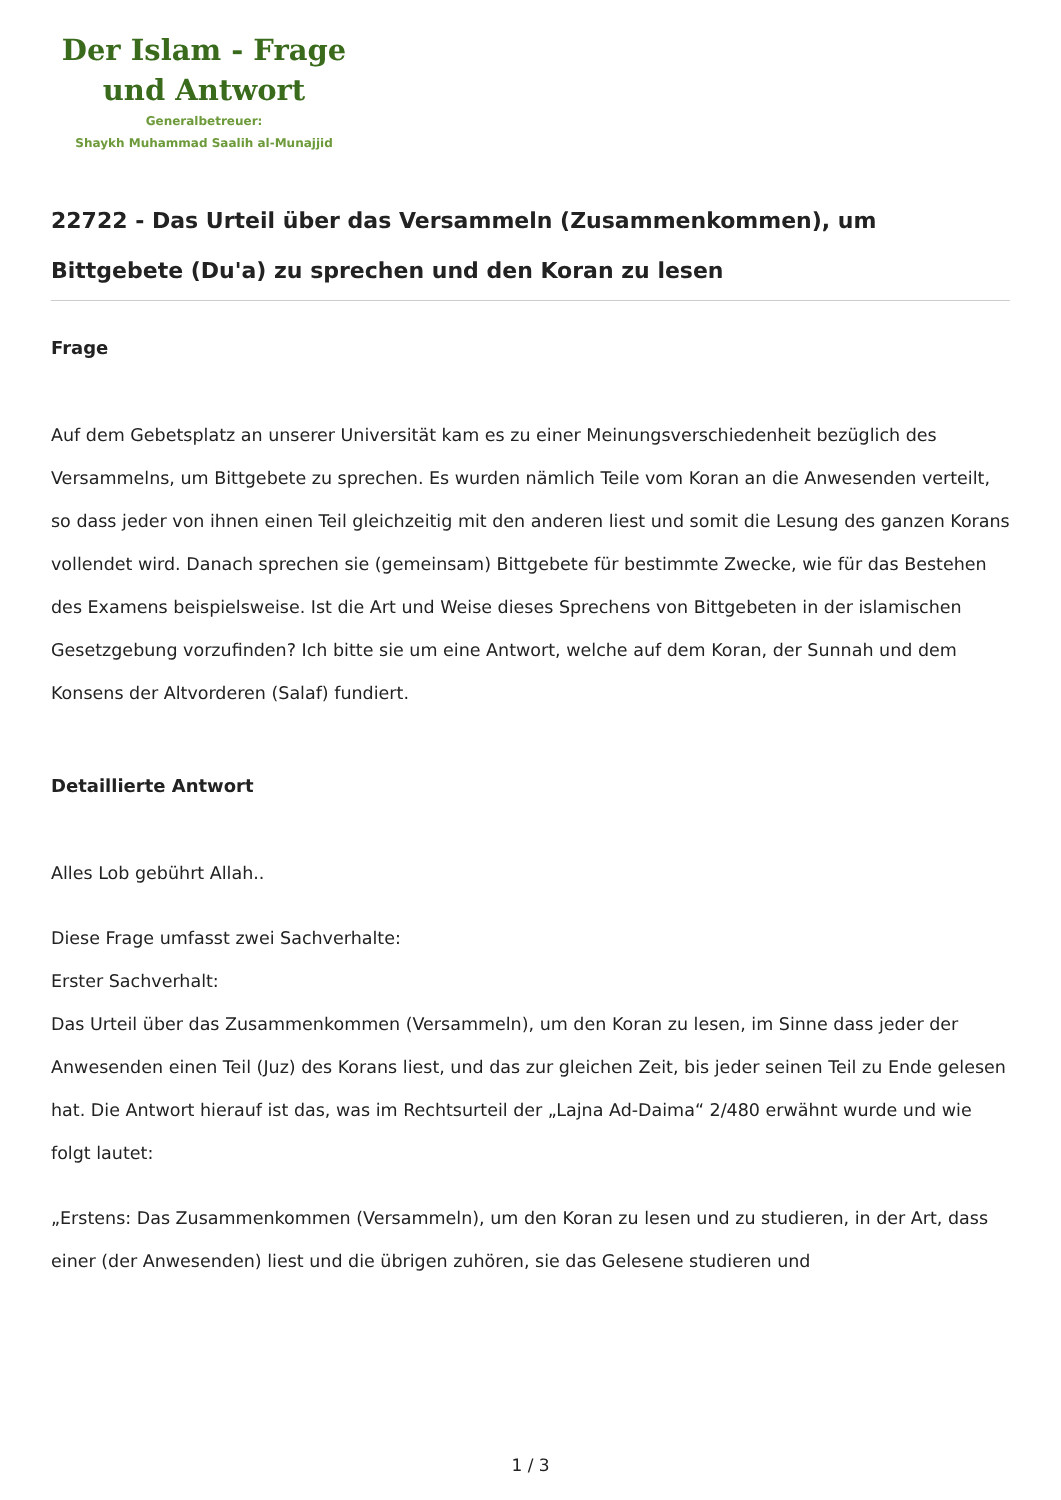Der Islam - Frage
und Antwort
Generalbetreuer:
Shaykh Muhammad Saalih al-Munajjid
22722 - Das Urteil über das Versammeln (Zusammenkommen), um Bittgebete (Du'a) zu sprechen und den Koran zu lesen
Frage
Auf dem Gebetsplatz an unserer Universität kam es zu einer Meinungsverschiedenheit bezüglich des Versammelns, um Bittgebete zu sprechen. Es wurden nämlich Teile vom Koran an die Anwesenden verteilt, so dass jeder von ihnen einen Teil gleichzeitig mit den anderen liest und somit die Lesung des ganzen Korans vollendet wird. Danach sprechen sie (gemeinsam) Bittgebete für bestimmte Zwecke, wie für das Bestehen des Examens beispielsweise. Ist die Art und Weise dieses Sprechens von Bittgebeten in der islamischen Gesetzgebung vorzufinden? Ich bitte sie um eine Antwort, welche auf dem Koran, der Sunnah und dem Konsens der Altvorderen (Salaf) fundiert.
Detaillierte Antwort
Alles Lob gebührt Allah..
Diese Frage umfasst zwei Sachverhalte:
Erster Sachverhalt:
Das Urteil über das Zusammenkommen (Versammeln), um den Koran zu lesen, im Sinne dass jeder der Anwesenden einen Teil (Juz) des Korans liest, und das zur gleichen Zeit, bis jeder seinen Teil zu Ende gelesen hat. Die Antwort hierauf ist das, was im Rechtsurteil der „Lajna Ad-Daima“ 2/480 erwähnt wurde und wie folgt lautet:
„Erstens: Das Zusammenkommen (Versammeln), um den Koran zu lesen und zu studieren, in der Art, dass einer (der Anwesenden) liest und die übrigen zuhören, sie das Gelesene studieren und
1 / 3